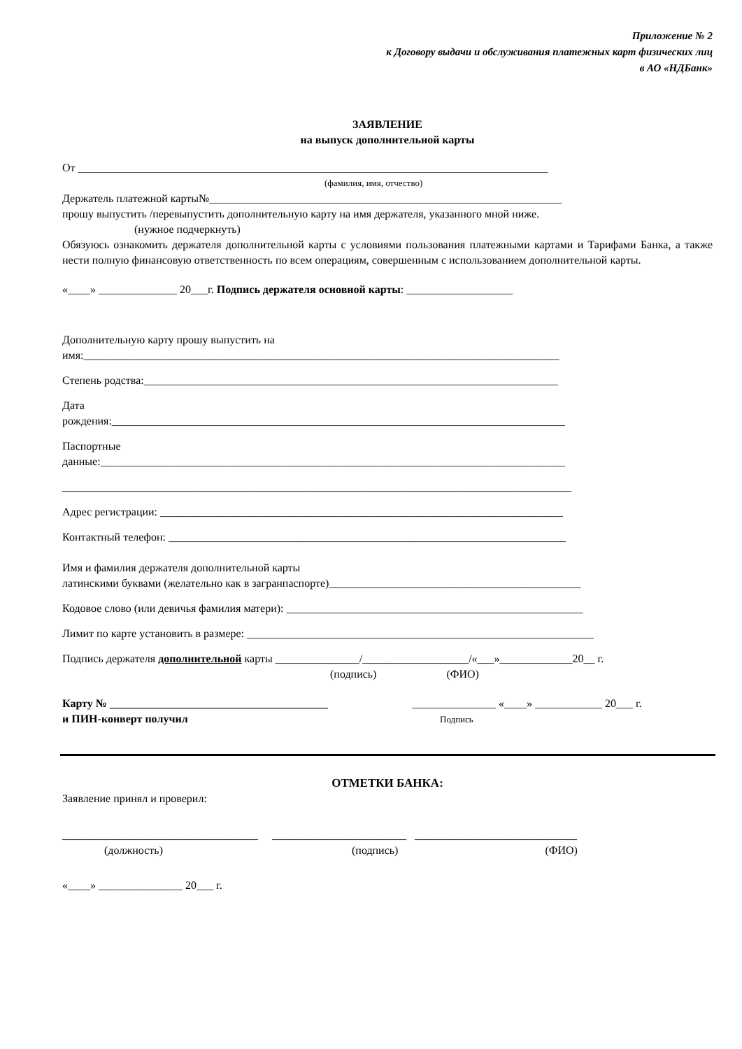Приложение № 2
к Договору выдачи и обслуживания платежных карт физических лиц
в АО «НДБанк»
ЗАЯВЛЕНИЕ
на выпуск дополнительной карты
От ____________________________________________________________________________________
(фамилия, имя, отчество)
Держатель платежной карты№_______________________________________________________________
прошу выпустить /перевыпустить дополнительную карту на имя держателя, указанного мной ниже.
(нужное подчеркнуть)
Обязуюсь ознакомить держателя дополнительной карты с условиями пользования платежными картами и Тарифами Банка, а также нести полную финансовую ответственность по всем операциям, совершенным с использованием дополнительной карты.
«____» ______________ 20___г. Подпись держателя основной карты: ___________________
Дополнительную карту прошу выпустить на
имя:_____________________________________________________________________________________
Степень родства:__________________________________________________________________________
Дата
рождения:_________________________________________________________________________________
Паспортные
данные:___________________________________________________________________________________
___________________________________________________________________________________________
Адрес регистрации: ________________________________________________________________________
Контактный телефон: _______________________________________________________________________
Имя и фамилия держателя дополнительной карты
латинскими буквами (желательно как в загранпаспорте)_____________________________________________
Кодовое слово (или девичья фамилия матери): _____________________________________________________
Лимит по карте установить в размере: ______________________________________________________________
Подпись держателя дополнительной карты _______________/___________________/«___»_____________20__ г.
(подпись) (ФИО)
Карту № _______________________________________
и ПИН-конверт получил
_______________ «____» ____________ 20___ г.
Подпись
ОТМЕТКИ БАНКА:
Заявление принял и проверил:
___________________________________ ________________________ _____________________________
(должность) (подпись) (ФИО)
«____» _______________ 20___ г.